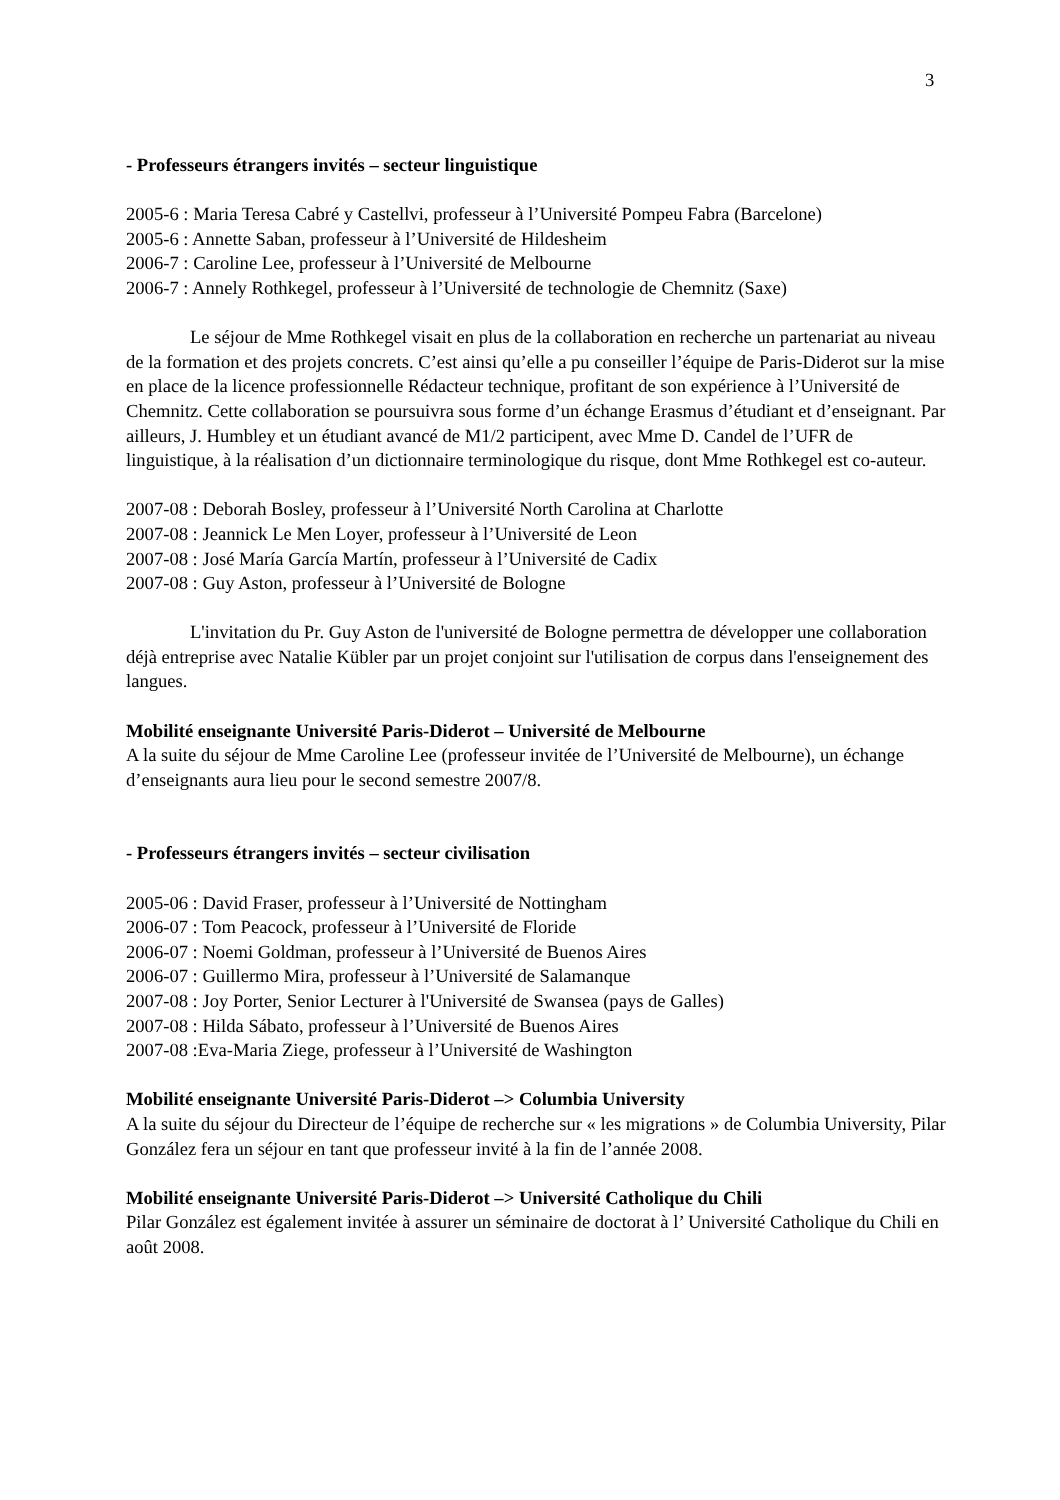3
- Professeurs étrangers invités – secteur linguistique
2005-6 : Maria Teresa Cabré y Castellvi, professeur à l’Université Pompeu Fabra (Barcelone)
2005-6 : Annette Saban, professeur à l’Université de Hildesheim
2006-7 : Caroline Lee, professeur à l’Université de Melbourne
2006-7 : Annely Rothkegel, professeur à l’Université de technologie de Chemnitz (Saxe)
Le séjour de Mme Rothkegel visait en plus de la collaboration en recherche un partenariat au niveau de la formation et des projets concrets. C’est ainsi qu’elle a pu conseiller l’équipe de Paris-Diderot sur la mise en place de la licence professionnelle Rédacteur technique, profitant de son expérience à l’Université de Chemnitz. Cette collaboration se poursuivra sous forme d’un échange Erasmus d’étudiant et d’enseignant. Par ailleurs, J. Humbley et un étudiant avancé de M1/2 participent, avec Mme D. Candel de l’UFR de linguistique, à la réalisation d’un dictionnaire terminologique du risque, dont Mme Rothkegel est co-auteur.
2007-08 : Deborah Bosley, professeur à l’Université North Carolina at Charlotte
2007-08 : Jeannick Le Men Loyer, professeur à l’Université de Leon
2007-08 : José María García Martín, professeur à l’Université de Cadix
2007-08 : Guy Aston, professeur à l’Université de Bologne
L'invitation du Pr. Guy Aston de l'université de Bologne permettra de développer une collaboration déjà entreprise avec Natalie Kübler par un projet conjoint sur l'utilisation de corpus dans l'enseignement des langues.
Mobilité enseignante Université Paris-Diderot – Université de Melbourne
A la suite du séjour de Mme Caroline Lee (professeur invitée de l’Université de Melbourne), un échange d’enseignants aura lieu pour le second semestre 2007/8.
- Professeurs étrangers invités – secteur civilisation
2005-06 : David Fraser, professeur à l’Université de Nottingham
2006-07 : Tom Peacock, professeur à l’Université de Floride
2006-07 : Noemi Goldman, professeur à l’Université de Buenos Aires
2006-07 : Guillermo Mira, professeur à l’Université de Salamanque
2007-08 : Joy Porter, Senior Lecturer à l'Université de Swansea (pays de Galles)
2007-08 : Hilda Sábato, professeur à l’Université de Buenos Aires
2007-08 :Eva-Maria Ziege, professeur à l’Université de Washington
Mobilité enseignante Université Paris-Diderot –> Columbia University
A la suite du séjour du Directeur de l’équipe de recherche sur « les migrations » de Columbia University, Pilar González fera un séjour en tant que professeur invité à la fin de l’année 2008.
Mobilité enseignante Université Paris-Diderot –> Université Catholique du Chili
Pilar González est également invitée à assurer un séminaire de doctorat à l’ Université Catholique du Chili en août 2008.